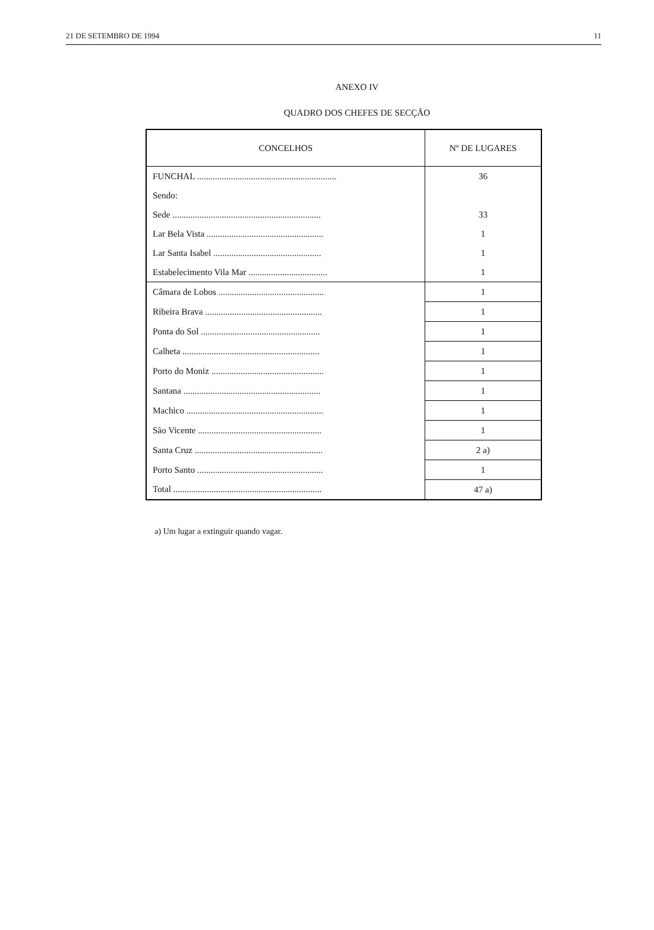21 DE SETEMBRO DE 1994 11
ANEXO IV
QUADRO DOS CHEFES DE SECÇÃO
| CONCELHOS | Nº DE LUGARES |
| --- | --- |
| FUNCHAL .............................................................. | 36 |
| Sendo: | |
| Sede .................................................................. | 33 |
| Lar Bela Vista .................................................... | 1 |
| Lar Santa Isabel ................................................ | 1 |
| Estabelecimento Vila Mar ................................... | 1 |
| Câmara de Lobos ............................................... | 1 |
| Ribeira Brava .................................................... | 1 |
| Ponta do Sol ..................................................... | 1 |
| Calheta ............................................................. | 1 |
| Porto do Moniz .................................................. | 1 |
| Santana ............................................................. | 1 |
| Machico ............................................................. | 1 |
| São Vicente ....................................................... | 1 |
| Santa Cruz ......................................................... | 2 a) |
| Porto Santo ........................................................ | 1 |
| Total .................................................................. | 47 a) |
a) Um lugar a extinguir quando vagar.